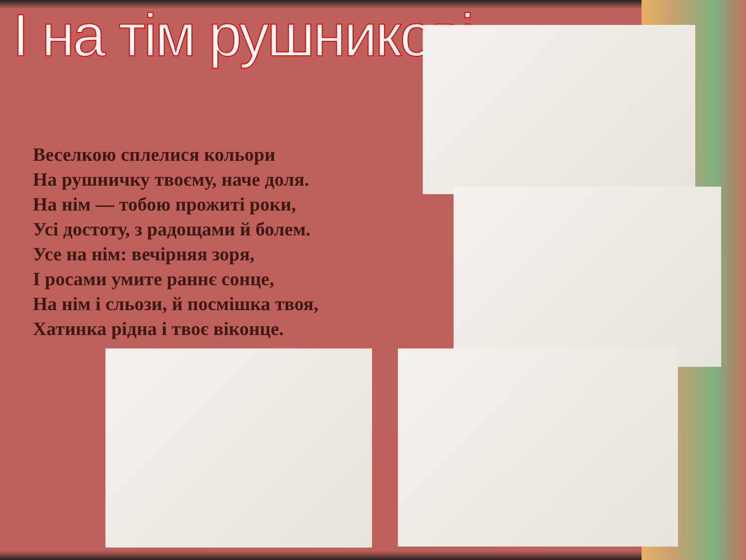І на тім рушникові...
Веселкою сплелися кольори
На рушничку твоєму, наче доля.
На нім — тобою прожиті роки,
Усі достоту, з радощами й болем.
Усе на нім: вечірняя зоря,
І росами умите раннє сонце,
На нім і сльози, й посмішка твоя,
Хатинка рідна і твоє віконце.